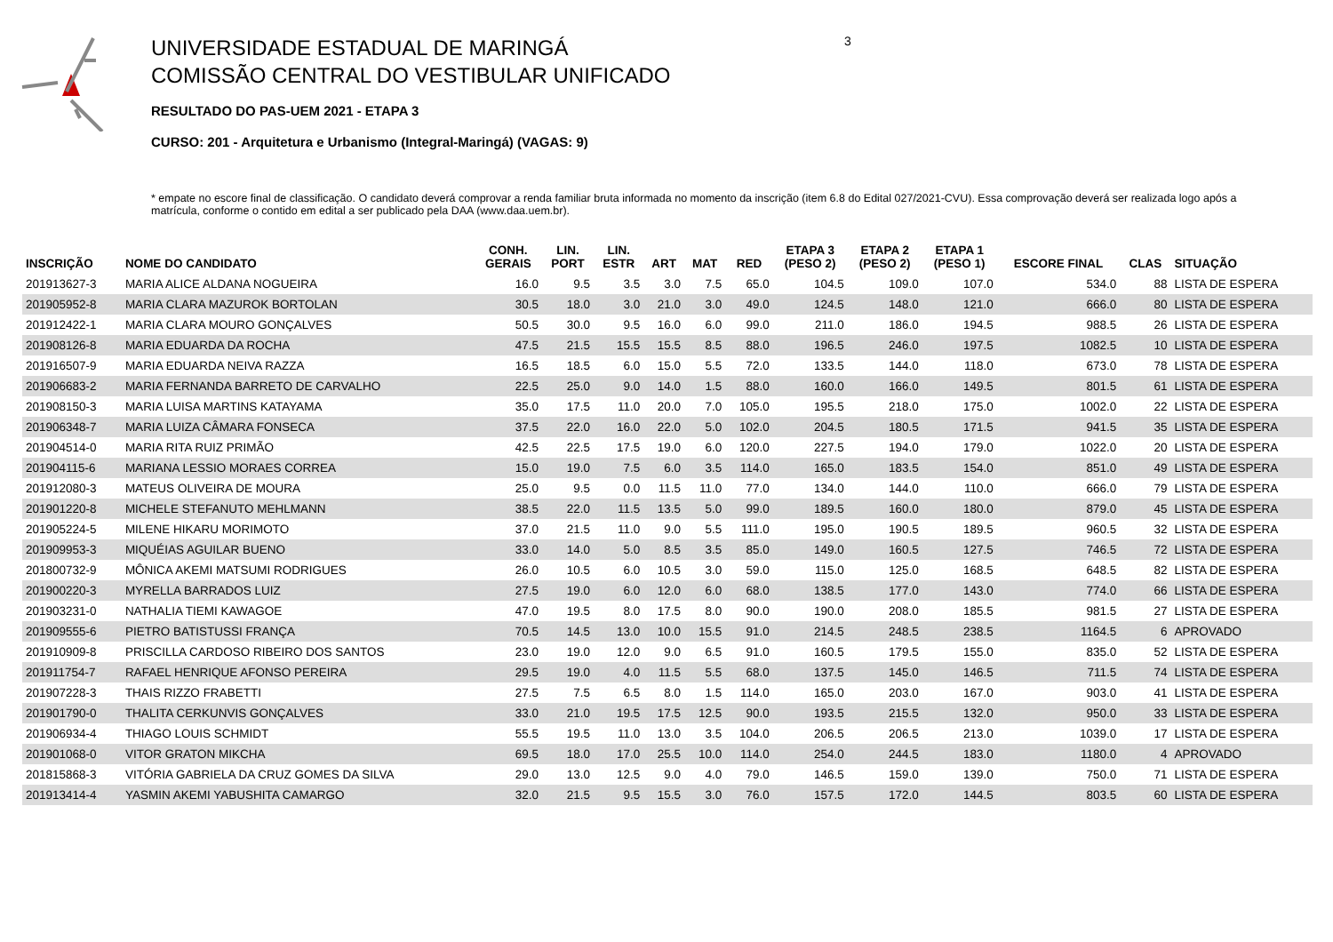UNIVERSIDADE ESTADUAL DE MARINGÁ
COMISSÃO CENTRAL DO VESTIBULAR UNIFICADO
RESULTADO DO PAS-UEM 2021 - ETAPA 3
CURSO: 201 - Arquitetura e Urbanismo (Integral-Maringá) (VAGAS: 9)
3
* empate no escore final de classificação. O candidato deverá comprovar a renda familiar bruta informada no momento da inscrição (item 6.8 do Edital 027/2021-CVU). Essa comprovação deverá ser realizada logo após a matrícula, conforme o contido em edital a ser publicado pela DAA (www.daa.uem.br).
| INSCRIÇÃO | NOME DO CANDIDATO | CONH. GERAIS | LIN. PORT | LIN. ESTR | ART | MAT | RED | ETAPA 3 (PESO 2) | ETAPA 2 (PESO 2) | ETAPA 1 (PESO 1) | ESCORE FINAL | CLAS | SITUAÇÃO |
| --- | --- | --- | --- | --- | --- | --- | --- | --- | --- | --- | --- | --- | --- |
| 201913627-3 | MARIA ALICE ALDANA NOGUEIRA | 16.0 | 9.5 | 3.5 | 3.0 | 7.5 | 65.0 | 104.5 | 109.0 | 107.0 | 534.0 | 88 | LISTA DE ESPERA |
| 201905952-8 | MARIA CLARA MAZUROK BORTOLAN | 30.5 | 18.0 | 3.0 | 21.0 | 3.0 | 49.0 | 124.5 | 148.0 | 121.0 | 666.0 | 80 | LISTA DE ESPERA |
| 201912422-1 | MARIA CLARA MOURO GONÇALVES | 50.5 | 30.0 | 9.5 | 16.0 | 6.0 | 99.0 | 211.0 | 186.0 | 194.5 | 988.5 | 26 | LISTA DE ESPERA |
| 201908126-8 | MARIA EDUARDA DA ROCHA | 47.5 | 21.5 | 15.5 | 15.5 | 8.5 | 88.0 | 196.5 | 246.0 | 197.5 | 1082.5 | 10 | LISTA DE ESPERA |
| 201916507-9 | MARIA EDUARDA NEIVA RAZZA | 16.5 | 18.5 | 6.0 | 15.0 | 5.5 | 72.0 | 133.5 | 144.0 | 118.0 | 673.0 | 78 | LISTA DE ESPERA |
| 201906683-2 | MARIA FERNANDA BARRETO DE CARVALHO | 22.5 | 25.0 | 9.0 | 14.0 | 1.5 | 88.0 | 160.0 | 166.0 | 149.5 | 801.5 | 61 | LISTA DE ESPERA |
| 201908150-3 | MARIA LUISA MARTINS KATAYAMA | 35.0 | 17.5 | 11.0 | 20.0 | 7.0 | 105.0 | 195.5 | 218.0 | 175.0 | 1002.0 | 22 | LISTA DE ESPERA |
| 201906348-7 | MARIA LUIZA CÂMARA FONSECA | 37.5 | 22.0 | 16.0 | 22.0 | 5.0 | 102.0 | 204.5 | 180.5 | 171.5 | 941.5 | 35 | LISTA DE ESPERA |
| 201904514-0 | MARIA RITA RUIZ PRIMÃO | 42.5 | 22.5 | 17.5 | 19.0 | 6.0 | 120.0 | 227.5 | 194.0 | 179.0 | 1022.0 | 20 | LISTA DE ESPERA |
| 201904115-6 | MARIANA LESSIO MORAES CORREA | 15.0 | 19.0 | 7.5 | 6.0 | 3.5 | 114.0 | 165.0 | 183.5 | 154.0 | 851.0 | 49 | LISTA DE ESPERA |
| 201912080-3 | MATEUS OLIVEIRA DE MOURA | 25.0 | 9.5 | 0.0 | 11.5 | 11.0 | 77.0 | 134.0 | 144.0 | 110.0 | 666.0 | 79 | LISTA DE ESPERA |
| 201901220-8 | MICHELE STEFANUTO MEHLMANN | 38.5 | 22.0 | 11.5 | 13.5 | 5.0 | 99.0 | 189.5 | 160.0 | 180.0 | 879.0 | 45 | LISTA DE ESPERA |
| 201905224-5 | MILENE HIKARU MORIMOTO | 37.0 | 21.5 | 11.0 | 9.0 | 5.5 | 111.0 | 195.0 | 190.5 | 189.5 | 960.5 | 32 | LISTA DE ESPERA |
| 201909953-3 | MIQUÉIAS AGUILAR BUENO | 33.0 | 14.0 | 5.0 | 8.5 | 3.5 | 85.0 | 149.0 | 160.5 | 127.5 | 746.5 | 72 | LISTA DE ESPERA |
| 201800732-9 | MÔNICA AKEMI MATSUMI RODRIGUES | 26.0 | 10.5 | 6.0 | 10.5 | 3.0 | 59.0 | 115.0 | 125.0 | 168.5 | 648.5 | 82 | LISTA DE ESPERA |
| 201900220-3 | MYRELLA BARRADOS LUIZ | 27.5 | 19.0 | 6.0 | 12.0 | 6.0 | 68.0 | 138.5 | 177.0 | 143.0 | 774.0 | 66 | LISTA DE ESPERA |
| 201903231-0 | NATHALIA TIEMI KAWAGOE | 47.0 | 19.5 | 8.0 | 17.5 | 8.0 | 90.0 | 190.0 | 208.0 | 185.5 | 981.5 | 27 | LISTA DE ESPERA |
| 201909555-6 | PIETRO BATISTUSSI FRANÇA | 70.5 | 14.5 | 13.0 | 10.0 | 15.5 | 91.0 | 214.5 | 248.5 | 238.5 | 1164.5 | 6 | APROVADO |
| 201910909-8 | PRISCILLA CARDOSO RIBEIRO DOS SANTOS | 23.0 | 19.0 | 12.0 | 9.0 | 6.5 | 91.0 | 160.5 | 179.5 | 155.0 | 835.0 | 52 | LISTA DE ESPERA |
| 201911754-7 | RAFAEL HENRIQUE AFONSO PEREIRA | 29.5 | 19.0 | 4.0 | 11.5 | 5.5 | 68.0 | 137.5 | 145.0 | 146.5 | 711.5 | 74 | LISTA DE ESPERA |
| 201907228-3 | THAIS RIZZO FRABETTI | 27.5 | 7.5 | 6.5 | 8.0 | 1.5 | 114.0 | 165.0 | 203.0 | 167.0 | 903.0 | 41 | LISTA DE ESPERA |
| 201901790-0 | THALITA CERKUNVIS GONÇALVES | 33.0 | 21.0 | 19.5 | 17.5 | 12.5 | 90.0 | 193.5 | 215.5 | 132.0 | 950.0 | 33 | LISTA DE ESPERA |
| 201906934-4 | THIAGO LOUIS SCHMIDT | 55.5 | 19.5 | 11.0 | 13.0 | 3.5 | 104.0 | 206.5 | 206.5 | 213.0 | 1039.0 | 17 | LISTA DE ESPERA |
| 201901068-0 | VITOR GRATON MIKCHA | 69.5 | 18.0 | 17.0 | 25.5 | 10.0 | 114.0 | 254.0 | 244.5 | 183.0 | 1180.0 | 4 | APROVADO |
| 201815868-3 | VITÓRIA GABRIELA DA CRUZ GOMES DA SILVA | 29.0 | 13.0 | 12.5 | 9.0 | 4.0 | 79.0 | 146.5 | 159.0 | 139.0 | 750.0 | 71 | LISTA DE ESPERA |
| 201913414-4 | YASMIN AKEMI YABUSHITA CAMARGO | 32.0 | 21.5 | 9.5 | 15.5 | 3.0 | 76.0 | 157.5 | 172.0 | 144.5 | 803.5 | 60 | LISTA DE ESPERA |